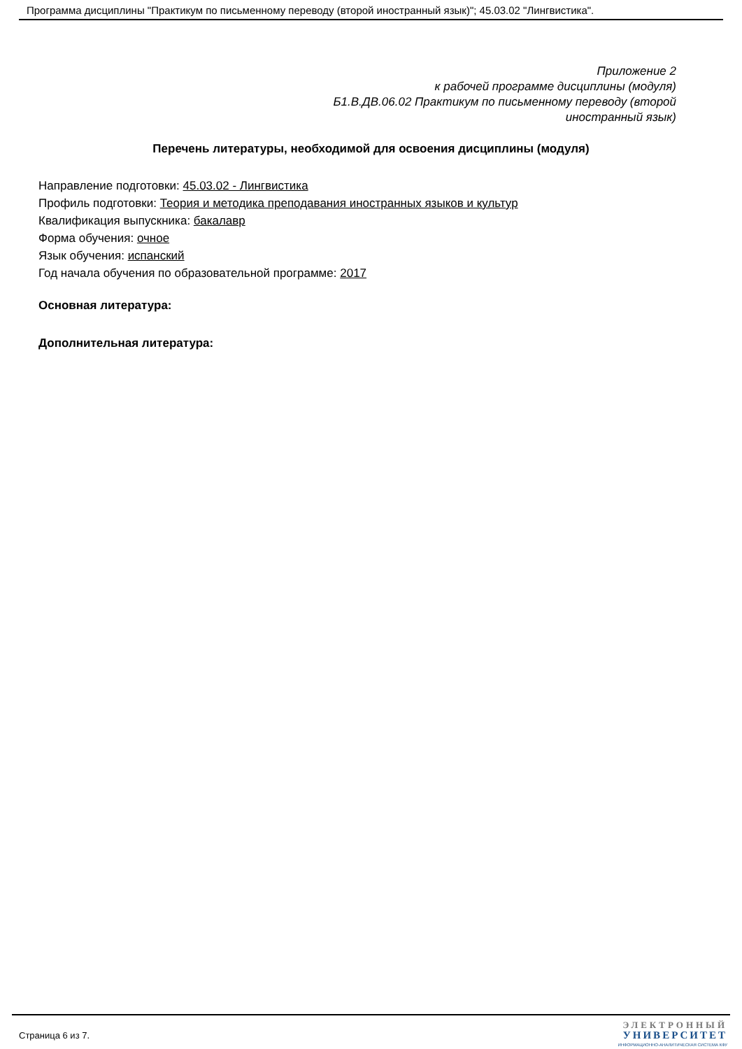Программа дисциплины "Практикум по письменному переводу (второй иностранный язык)"; 45.03.02 "Лингвистика".
Приложение 2
к рабочей программе дисциплины (модуля)
Б1.В.ДВ.06.02 Практикум по письменному переводу (второй
иностранный язык)
Перечень литературы, необходимой для освоения дисциплины (модуля)
Направление подготовки: 45.03.02 - Лингвистика
Профиль подготовки: Теория и методика преподавания иностранных языков и культур
Квалификация выпускника: бакалавр
Форма обучения: очное
Язык обучения: испанский
Год начала обучения по образовательной программе: 2017
Основная литература:
Дополнительная литература:
Страница 6 из 7.
ЭЛЕКТРОННЫЙ
УНИВЕРСИТЕТ
ИНФОРМАЦИОННО-АНАЛИТИЧЕСКАЯ СИСТЕМА КФУ